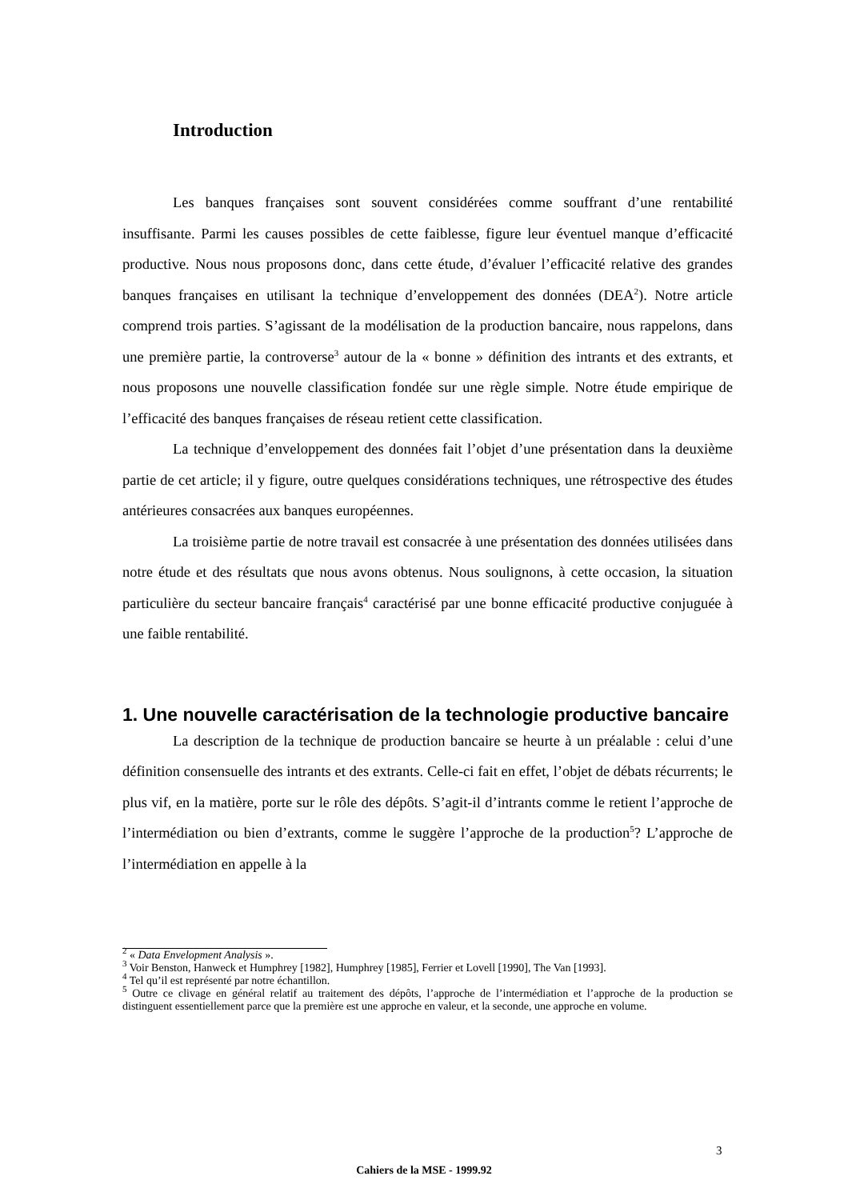Introduction
Les banques françaises sont souvent considérées comme souffrant d’une rentabilité insuffisante. Parmi les causes possibles de cette faiblesse, figure leur éventuel manque d’efficacité productive. Nous nous proposons donc, dans cette étude, d’évaluer l’efficacité relative des grandes banques françaises en utilisant la technique d’enveloppement des données (DEA<sup>2</sup>). Notre article comprend trois parties. S’agissant de la modélisation de la production bancaire, nous rappelons, dans une première partie, la controverse<sup>3</sup> autour de la « bonne » définition des intrants et des extrants, et nous proposons une nouvelle classification fondée sur une règle simple. Notre étude empirique de l’efficacité des banques françaises de réseau retient cette classification.
La technique d’enveloppement des données fait l’objet d’une présentation dans la deuxième partie de cet article; il y figure, outre quelques considérations techniques, une rétrospective des études antérieures consacrées aux banques européennes.
La troisième partie de notre travail est consacrée à une présentation des données utilisées dans notre étude et des résultats que nous avons obtenus. Nous soulignons, à cette occasion, la situation particulière du secteur bancaire français<sup>4</sup> caractérisé par une bonne efficacité productive conjuguée à une faible rentabilité.
1. Une nouvelle caractérisation de la technologie productive bancaire
La description de la technique de production bancaire se heurte à un préalable : celui d’une définition consensuelle des intrants et des extrants. Celle-ci fait en effet, l’objet de débats récurrents; le plus vif, en la matière, porte sur le rôle des dépôts. S’agit-il d’intrants comme le retient l’approche de l’intermédiation ou bien d’extrants, comme le suggère l’approche de la production<sup>5</sup>? L’approche de l’intermédiation en appelle à la
<sup>2</sup> « Data Envelopment Analysis ».
<sup>3</sup> Voir Benston, Hanweck et Humphrey [1982], Humphrey [1985], Ferrier et Lovell [1990], The Van [1993].
<sup>4</sup> Tel qu’il est représenté par notre échantillon.
<sup>5</sup> Outre ce clivage en général relatif au traitement des dépôts, l’approche de l’intermédiation et l’approche de la production se distinguent essentiellement parce que la première est une approche en valeur, et la seconde, une approche en volume.
3
Cahiers de la MSE - 1999.92